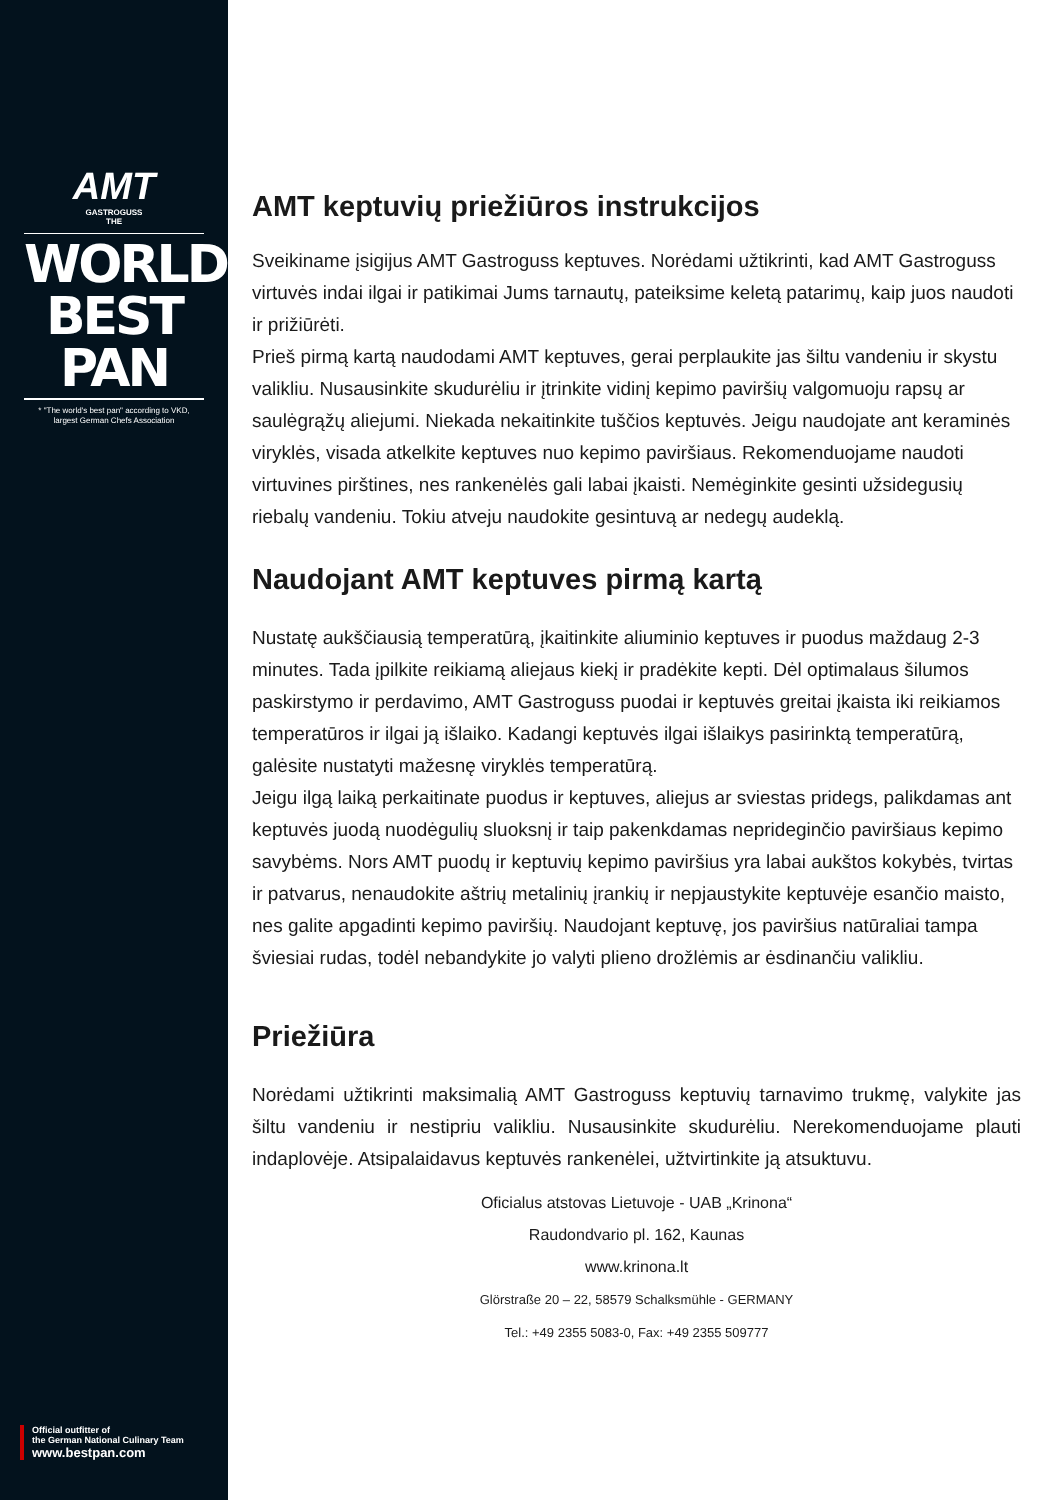AMT
GASTROGUSS
THE
WORLD'S
BEST PAN
* "The world's best pan" according to VKD,
largest German Chefs Association
Official outfitter of
the German National Culinary Team
www.bestpan.com
AMT keptuvių priežiūros instrukcijos
Sveikiname įsigijus AMT Gastroguss keptuves. Norėdami užtikrinti, kad AMT Gastroguss virtuvės indai ilgai ir patikimai Jums tarnautų, pateiksime keletą patarimų, kaip juos naudoti ir prižiūrėti.
Prieš pirmą kartą naudodami AMT keptuves, gerai perplaukite jas šiltu vandeniu ir skystu valikliu. Nusausinkite skudurėliu ir įtrinkite vidinį kepimo paviršių valgomuoju rapsų ar saulėgrąžų aliejumi. Niekada nekaitinkite tuščios keptuvės. Jeigu naudojate ant keraminės viryklės, visada atkelkite keptuves nuo kepimo paviršiaus. Rekomenduojame naudoti virtuvines pirštines, nes rankenėlės gali labai įkaisti. Nemėginkite gesinti užsidegusių riebalų vandeniu. Tokiu atveju naudokite gesintuvą ar nedegų audeklą.
Naudojant AMT keptuves pirmą kartą
Nustatę aukščiausią temperatūrą, įkaitinkite aliuminio keptuves ir puodus maždaug 2-3 minutes. Tada įpilkite reikiamą aliejaus kiekį ir pradėkite kepti. Dėl optimalaus šilumos paskirstymo ir perdavimo, AMT Gastroguss puodai ir keptuvės greitai įkaista iki reikiamos temperatūros ir ilgai ją išlaiko. Kadangi keptuvės ilgai išlaikys pasirinktą temperatūrą, galėsite nustatyti mažesnę viryklės temperatūrą.
Jeigu ilgą laiką perkaitinate puodus ir keptuves, aliejus ar sviestas pridegs, palikdamas ant keptuvės juodą nuodėgulių sluoksnį ir taip pakenkdamas neprideginčio paviršiaus kepimo savybėms. Nors AMT puodų ir keptuvių kepimo paviršius yra labai aukštos kokybės, tvirtas ir patvarus, nenaudokite aštrių metalinių įrankių ir nepjaustykite keptuvėje esančio maisto, nes galite apgadinti kepimo paviršių. Naudojant keptuvę, jos paviršius natūraliai tampa šviesiai rudas, todėl nebandykite jo valyti plieno drožlėmis ar ėsdinančiu valikliu.
Priežiūra
Norėdami užtikrinti maksimalią AMT Gastroguss keptuvių tarnavimo trukmę, valykite jas šiltu vandeniu ir nestipriu valikliu. Nusausinkite skudurėliu. Nerekomenduojame plauti indaplovėje. Atsipalaidavus keptuvės rankenėlei, užtvirtinkite ją atsuktuvu.
Oficialus atstovas Lietuvoje - UAB „Krinona“
Raudondvario pl. 162, Kaunas
www.krinona.lt
Glörstraße 20 – 22, 58579 Schalksmühle - GERMANY
Tel.: +49 2355 5083-0, Fax: +49 2355 509777